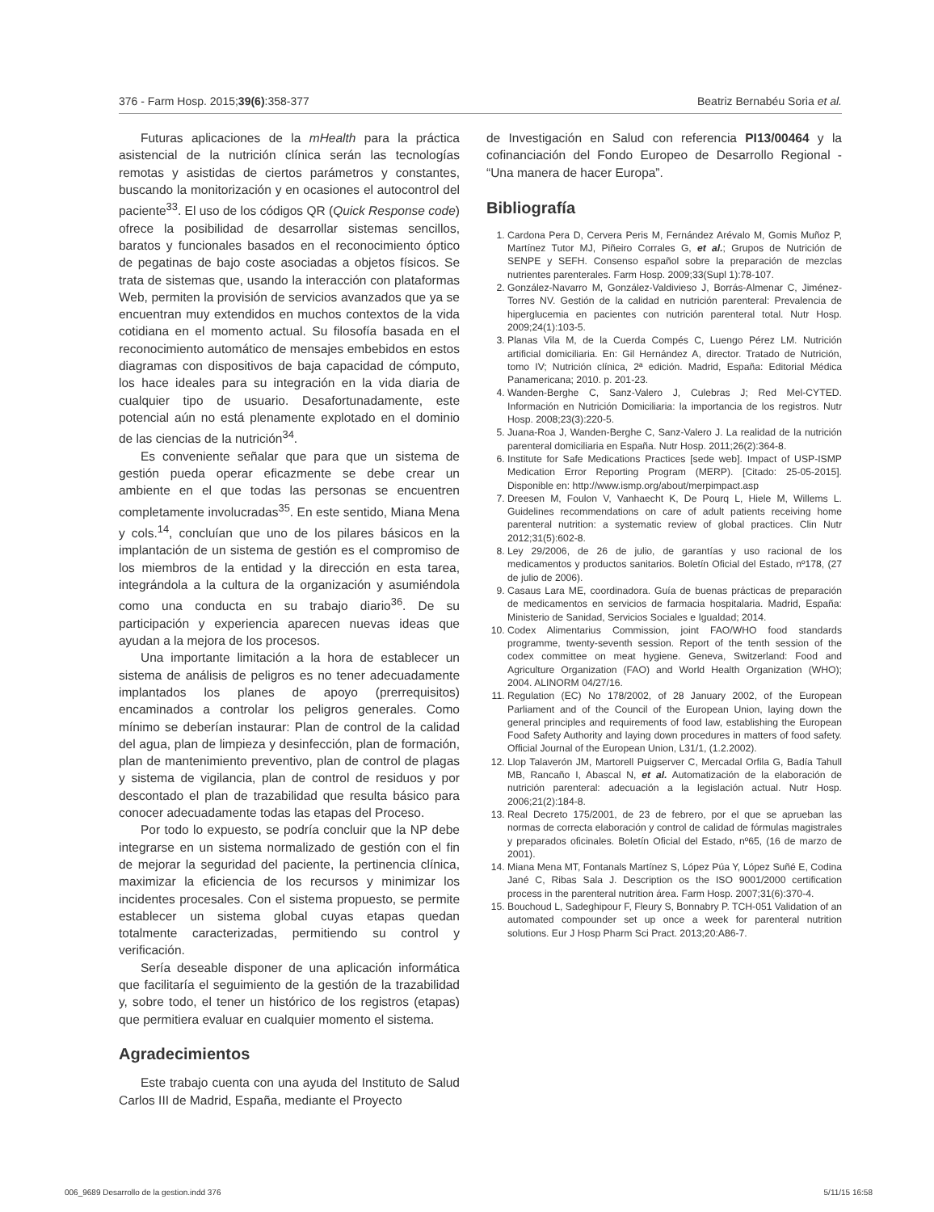376 - Farm Hosp. 2015;39(6):358-377 Beatriz Bernabéu Soria et al.
Futuras aplicaciones de la mHealth para la práctica asistencial de la nutrición clínica serán las tecnologías remotas y asistidas de ciertos parámetros y constantes, buscando la monitorización y en ocasiones el autocontrol del paciente<sup>33</sup>. El uso de los códigos QR (Quick Response code) ofrece la posibilidad de desarrollar sistemas sencillos, baratos y funcionales basados en el reconocimiento óptico de pegatinas de bajo coste asociadas a objetos físicos. Se trata de sistemas que, usando la interacción con plataformas Web, permiten la provisión de servicios avanzados que ya se encuentran muy extendidos en muchos contextos de la vida cotidiana en el momento actual. Su filosofía basada en el reconocimiento automático de mensajes embebidos en estos diagramas con dispositivos de baja capacidad de cómputo, los hace ideales para su integración en la vida diaria de cualquier tipo de usuario. Desafortunadamente, este potencial aún no está plenamente explotado en el dominio de las ciencias de la nutrición<sup>34</sup>.
Es conveniente señalar que para que un sistema de gestión pueda operar eficazmente se debe crear un ambiente en el que todas las personas se encuentren completamente involucradas<sup>35</sup>. En este sentido, Miana Mena y cols.<sup>14</sup>, concluían que uno de los pilares básicos en la implantación de un sistema de gestión es el compromiso de los miembros de la entidad y la dirección en esta tarea, integrándola a la cultura de la organización y asumiéndola como una conducta en su trabajo diario<sup>36</sup>. De su participación y experiencia aparecen nuevas ideas que ayudan a la mejora de los procesos.
Una importante limitación a la hora de establecer un sistema de análisis de peligros es no tener adecuadamente implantados los planes de apoyo (prerrequisitos) encaminados a controlar los peligros generales. Como mínimo se deberían instaurar: Plan de control de la calidad del agua, plan de limpieza y desinfección, plan de formación, plan de mantenimiento preventivo, plan de control de plagas y sistema de vigilancia, plan de control de residuos y por descontado el plan de trazabilidad que resulta básico para conocer adecuadamente todas las etapas del Proceso.
Por todo lo expuesto, se podría concluir que la NP debe integrarse en un sistema normalizado de gestión con el fin de mejorar la seguridad del paciente, la pertinencia clínica, maximizar la eficiencia de los recursos y minimizar los incidentes procesales. Con el sistema propuesto, se permite establecer un sistema global cuyas etapas quedan totalmente caracterizadas, permitiendo su control y verificación.
Sería deseable disponer de una aplicación informática que facilitaría el seguimiento de la gestión de la trazabilidad y, sobre todo, el tener un histórico de los registros (etapas) que permitiera evaluar en cualquier momento el sistema.
Agradecimientos
Este trabajo cuenta con una ayuda del Instituto de Salud Carlos III de Madrid, España, mediante el Proyecto
de Investigación en Salud con referencia PI13/00464 y la cofinanciación del Fondo Europeo de Desarrollo Regional - “Una manera de hacer Europa”.
Bibliografía
1. Cardona Pera D, Cervera Peris M, Fernández Arévalo M, Gomis Muñoz P, Martínez Tutor MJ, Piñeiro Corrales G, et al.; Grupos de Nutrición de SENPE y SEFH. Consenso español sobre la preparación de mezclas nutrientes parenterales. Farm Hosp. 2009;33(Supl 1):78-107.
2. González-Navarro M, González-Valdivieso J, Borrás-Almenar C, Jiménez-Torres NV. Gestión de la calidad en nutrición parenteral: Prevalencia de hiperglucemia en pacientes con nutrición parenteral total. Nutr Hosp. 2009;24(1):103-5.
3. Planas Vila M, de la Cuerda Compés C, Luengo Pérez LM. Nutrición artificial domiciliaria. En: Gil Hernández A, director. Tratado de Nutrición, tomo IV; Nutrición clínica, 2ª edición. Madrid, España: Editorial Médica Panamericana; 2010. p. 201-23.
4. Wanden-Berghe C, Sanz-Valero J, Culebras J; Red Mel-CYTED. Información en Nutrición Domiciliaria: la importancia de los registros. Nutr Hosp. 2008;23(3):220-5.
5. Juana-Roa J, Wanden-Berghe C, Sanz-Valero J. La realidad de la nutrición parenteral domiciliaria en España. Nutr Hosp. 2011;26(2):364-8.
6. Institute for Safe Medications Practices [sede web]. Impact of USP-ISMP Medication Error Reporting Program (MERP). [Citado: 25-05-2015]. Disponible en: http://www.ismp.org/about/merpimpact.asp
7. Dreesen M, Foulon V, Vanhaecht K, De Pourq L, Hiele M, Willems L. Guidelines recommendations on care of adult patients receiving home parenteral nutrition: a systematic review of global practices. Clin Nutr 2012;31(5):602-8.
8. Ley 29/2006, de 26 de julio, de garantías y uso racional de los medicamentos y productos sanitarios. Boletín Oficial del Estado, nº178, (27 de julio de 2006).
9. Casaus Lara ME, coordinadora. Guía de buenas prácticas de preparación de medicamentos en servicios de farmacia hospitalaria. Madrid, España: Ministerio de Sanidad, Servicios Sociales e Igualdad; 2014.
10. Codex Alimentarius Commission, joint FAO/WHO food standards programme, twenty-seventh session. Report of the tenth session of the codex committee on meat hygiene. Geneva, Switzerland: Food and Agriculture Organization (FAO) and World Health Organization (WHO); 2004. ALINORM 04/27/16.
11. Regulation (EC) No 178/2002, of 28 January 2002, of the European Parliament and of the Council of the European Union, laying down the general principles and requirements of food law, establishing the European Food Safety Authority and laying down procedures in matters of food safety. Official Journal of the European Union, L31/1, (1.2.2002).
12. Llop Talaverón JM, Martorell Puigserver C, Mercadal Orfila G, Badía Tahull MB, Rancaño I, Abascal N, et al. Automatización de la elaboración de nutrición parenteral: adecuación a la legislación actual. Nutr Hosp. 2006;21(2):184-8.
13. Real Decreto 175/2001, de 23 de febrero, por el que se aprueban las normas de correcta elaboración y control de calidad de fórmulas magistrales y preparados oficinales. Boletín Oficial del Estado, nº65, (16 de marzo de 2001).
14. Miana Mena MT, Fontanals Martínez S, López Púa Y, López Suñé E, Codina Jané C, Ribas Sala J. Description os the ISO 9001/2000 certification process in the parenteral nutrition área. Farm Hosp. 2007;31(6):370-4.
15. Bouchoud L, Sadeghipour F, Fleury S, Bonnabry P. TCH-051 Validation of an automated compounder set up once a week for parenteral nutrition solutions. Eur J Hosp Pharm Sci Pract. 2013;20:A86-7.
006_9689 Desarrollo de la gestion.indd 376 5/11/15 16:58